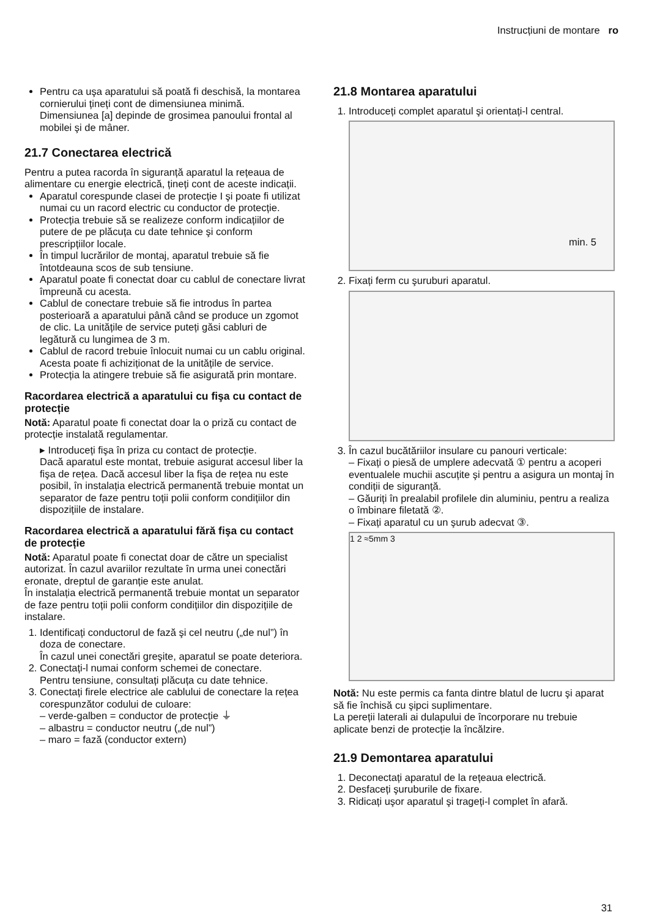Instrucțiuni de montare ro
Pentru ca uşa aparatului să poată fi deschisă, la montarea cornierului țineți cont de dimensiunea minimă. Dimensiunea [a] depinde de grosimea panoului frontal al mobilei şi de mâner.
21.7 Conectarea electrică
Pentru a putea racorda în siguranță aparatul la rețeaua de alimentare cu energie electrică, țineți cont de aceste indicații.
Aparatul corespunde clasei de protecție I şi poate fi utilizat numai cu un racord electric cu conductor de protecție.
Protecția trebuie să se realizeze conform indicațiilor de putere de pe plăcuța cu date tehnice şi conform prescripțiilor locale.
În timpul lucrărilor de montaj, aparatul trebuie să fie întotdeauna scos de sub tensiune.
Aparatul poate fi conectat doar cu cablul de conectare livrat împreună cu acesta.
Cablul de conectare trebuie să fie introdus în partea posterioară a aparatului până când se produce un zgomot de clic. La unitățile de service puteți găsi cabluri de legătură cu lungimea de 3 m.
Cablul de racord trebuie înlocuit numai cu un cablu original. Acesta poate fi achiziționat de la unitățile de service.
Protecția la atingere trebuie să fie asigurată prin montare.
Racordarea electrică a aparatului cu fişa cu contact de protecție
Notă: Aparatul poate fi conectat doar la o priză cu contact de protecție instalată regulamentar.
▸ Introduceți fişa în priza cu contact de protecție.
Dacă aparatul este montat, trebuie asigurat accesul liber la fişa de rețea. Dacă accesul liber la fişa de rețea nu este posibil, în instalația electrică permanentă trebuie montat un separator de faze pentru toții polii conform condițiilor din dispozițiile de instalare.
Racordarea electrică a aparatului fără fişa cu contact de protecție
Notă: Aparatul poate fi conectat doar de către un specialist autorizat. În cazul avariilor rezultate în urma unei conectări eronate, dreptul de garanție este anulat.
În instalația electrică permanentă trebuie montat un separator de faze pentru toții polii conform condițiilor din dispozițiile de instalare.
1. Identificați conductorul de fază şi cel neutru („de nul”) în doza de conectare.
În cazul unei conectări greşite, aparatul se poate deteriora.
2. Conectați-l numai conform schemei de conectare.
Pentru tensiune, consultați plăcuța cu date tehnice.
3. Conectați firele electrice ale cablului de conectare la rețea corespunzător codului de culoare:
– verde-galben = conductor de protecție ⏚
– albastru = conductor neutru („de nul”)
– maro = fază (conductor extern)
21.8 Montarea aparatului
1. Introduceți complet aparatul şi orientați-l central.
min. 5
2. Fixați ferm cu şuruburi aparatul.
3. În cazul bucătăriilor insulare cu panouri verticale:
– Fixați o piesă de umplere adecvată ① pentru a acoperi eventualele muchii ascuțite şi pentru a asigura un montaj în condiții de siguranță.
– Găuriți în prealabil profilele din aluminiu, pentru a realiza o îmbinare filetată ②.
– Fixați aparatul cu un şurub adecvat ③.
1 2 ≈5mm 3
Notă: Nu este permis ca fanta dintre blatul de lucru şi aparat să fie închisă cu şipci suplimentare.
La pereții laterali ai dulapului de încorporare nu trebuie aplicate benzi de protecție la încălzire.
21.9 Demontarea aparatului
1. Deconectați aparatul de la rețeaua electrică.
2. Desfaceți şuruburile de fixare.
3. Ridicați uşor aparatul şi trageți-l complet în afară.
31